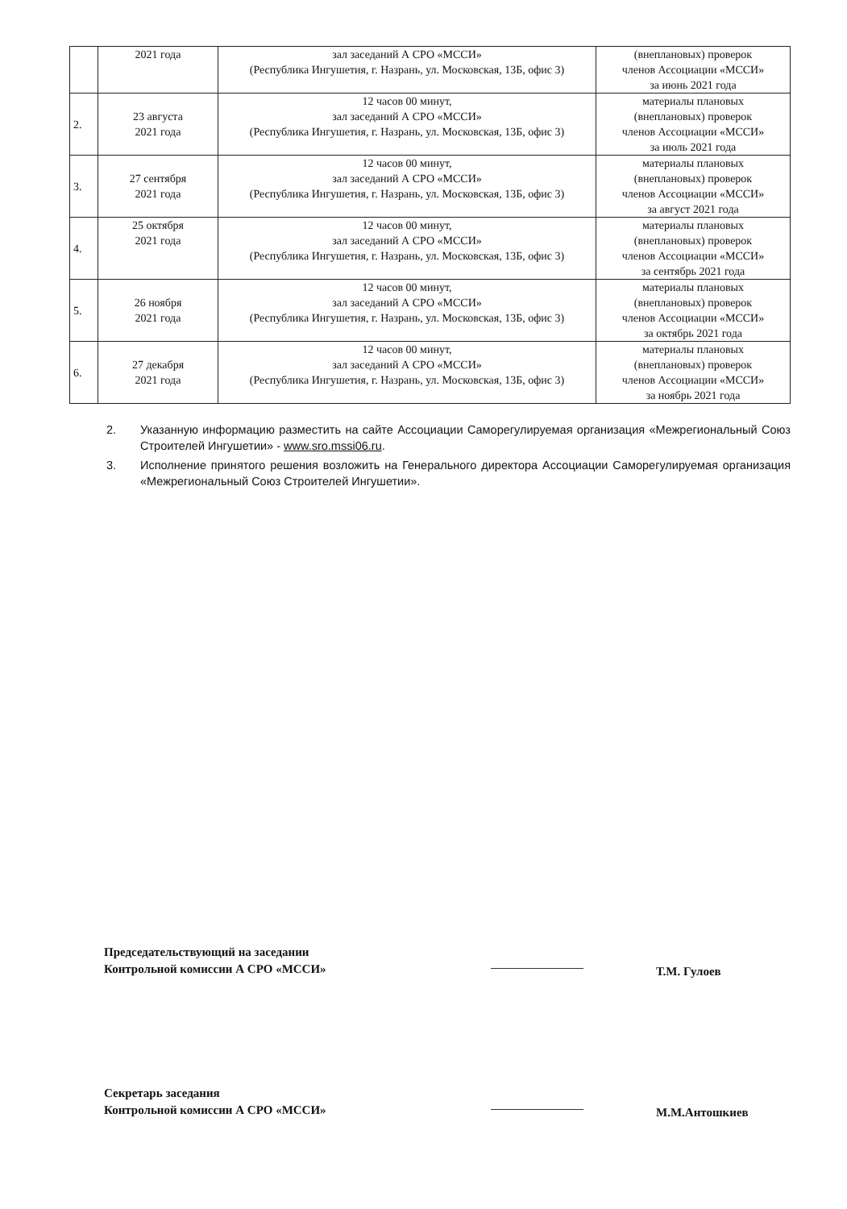| | 2021 года | зал заседаний А СРО «МССИ» (Республика Ингушетия, г. Назрань, ул. Московская, 13Б, офис 3) | (внеплановых) проверок членов Ассоциации «МССИ» за июнь 2021 года |
| 2. | 23 августа 2021 года | 12 часов 00 минут, зал заседаний А СРО «МССИ» (Республика Ингушетия, г. Назрань, ул. Московская, 13Б, офис 3) | материалы плановых (внеплановых) проверок членов Ассоциации «МССИ» за июль 2021 года |
| 3. | 27 сентября 2021 года | 12 часов 00 минут, зал заседаний А СРО «МССИ» (Республика Ингушетия, г. Назрань, ул. Московская, 13Б, офис 3) | материалы плановых (внеплановых) проверок членов Ассоциации «МССИ» за август 2021 года |
| 4. | 25 октября 2021 года | 12 часов 00 минут, зал заседаний А СРО «МССИ» (Республика Ингушетия, г. Назрань, ул. Московская, 13Б, офис 3) | материалы плановых (внеплановых) проверок членов Ассоциации «МССИ» за сентябрь 2021 года |
| 5. | 26 ноября 2021 года | 12 часов 00 минут, зал заседаний А СРО «МССИ» (Республика Ингушетия, г. Назрань, ул. Московская, 13Б, офис 3) | материалы плановых (внеплановых) проверок членов Ассоциации «МССИ» за октябрь 2021 года |
| 6. | 27 декабря 2021 года | 12 часов 00 минут, зал заседаний А СРО «МССИ» (Республика Ингушетия, г. Назрань, ул. Московская, 13Б, офис 3) | материалы плановых (внеплановых) проверок членов Ассоциации «МССИ» за ноябрь 2021 года |
2. Указанную информацию разместить на сайте Ассоциации Саморегулируемая организация «Межрегиональный Союз Строителей Ингушетии» - www.sro.mssi06.ru.
3. Исполнение принятого решения возложить на Генерального директора Ассоциации Саморегулируемая организация «Межрегиональный Союз Строителей Ингушетии».
Председательствующий на заседании
Контрольной комиссии А СРО «МССИ»
Т.М. Гулоев
Секретарь заседания
Контрольной комиссии А СРО «МССИ»
М.М.Антошкиев